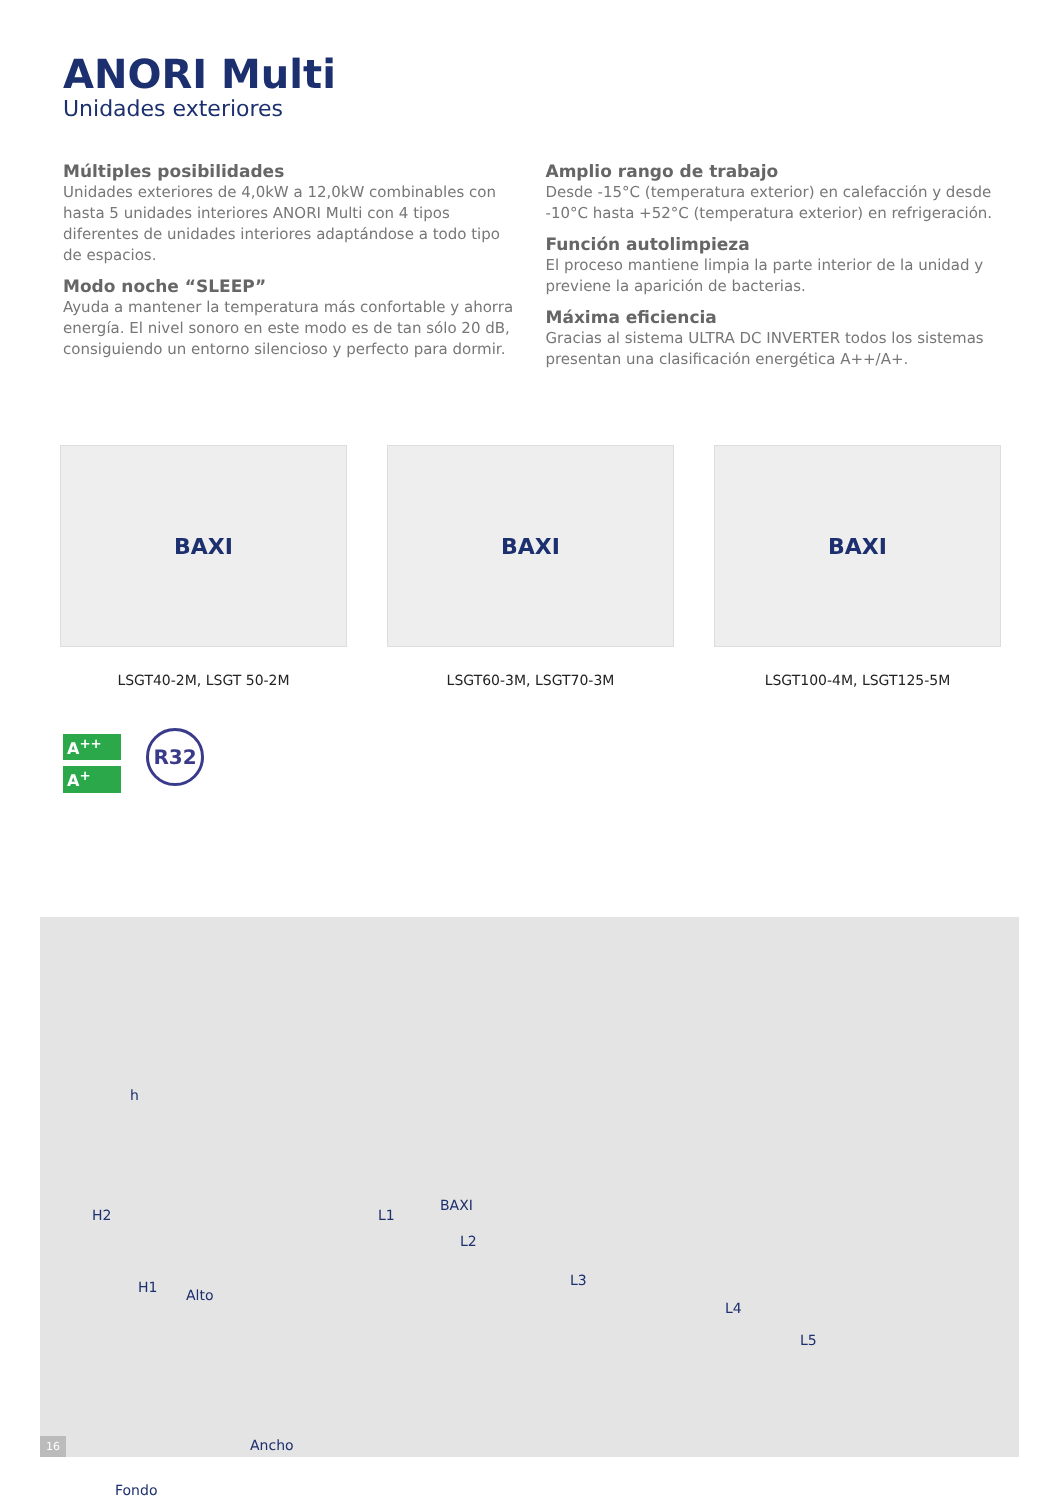ANORI Multi
Unidades exteriores
Múltiples posibilidades
Unidades exteriores de 4,0kW a 12,0kW combinables con hasta 5 unidades interiores ANORI Multi con 4 tipos diferentes de unidades interiores adaptándose a todo tipo de espacios.
Modo noche “SLEEP”
Ayuda a mantener la temperatura más confortable y ahorra energía. El nivel sonoro en este modo es de tan sólo 20 dB, consiguiendo un entorno silencioso y perfecto para dormir.
Amplio rango de trabajo
Desde -15°C (temperatura exterior) en calefacción y desde -10°C hasta +52°C (temperatura exterior) en refrigeración.
Función autolimpieza
El proceso mantiene limpia la parte interior de la unidad y previene la aparición de bacterias.
Máxima eficiencia
Gracias al sistema ULTRA DC INVERTER todos los sistemas presentan una clasificación energética A++/A+.
BAXI
LSGT40-2M, LSGT 50-2M
BAXI
LSGT60-3M, LSGT70-3M
BAXI
LSGT100-4M, LSGT125-5M
A<sup>++</sup>
A<sup>+</sup>
R32
h
H2
H1 Alto
BAXI
L1
L2
L3
L4
L5
Ancho
Fondo
16